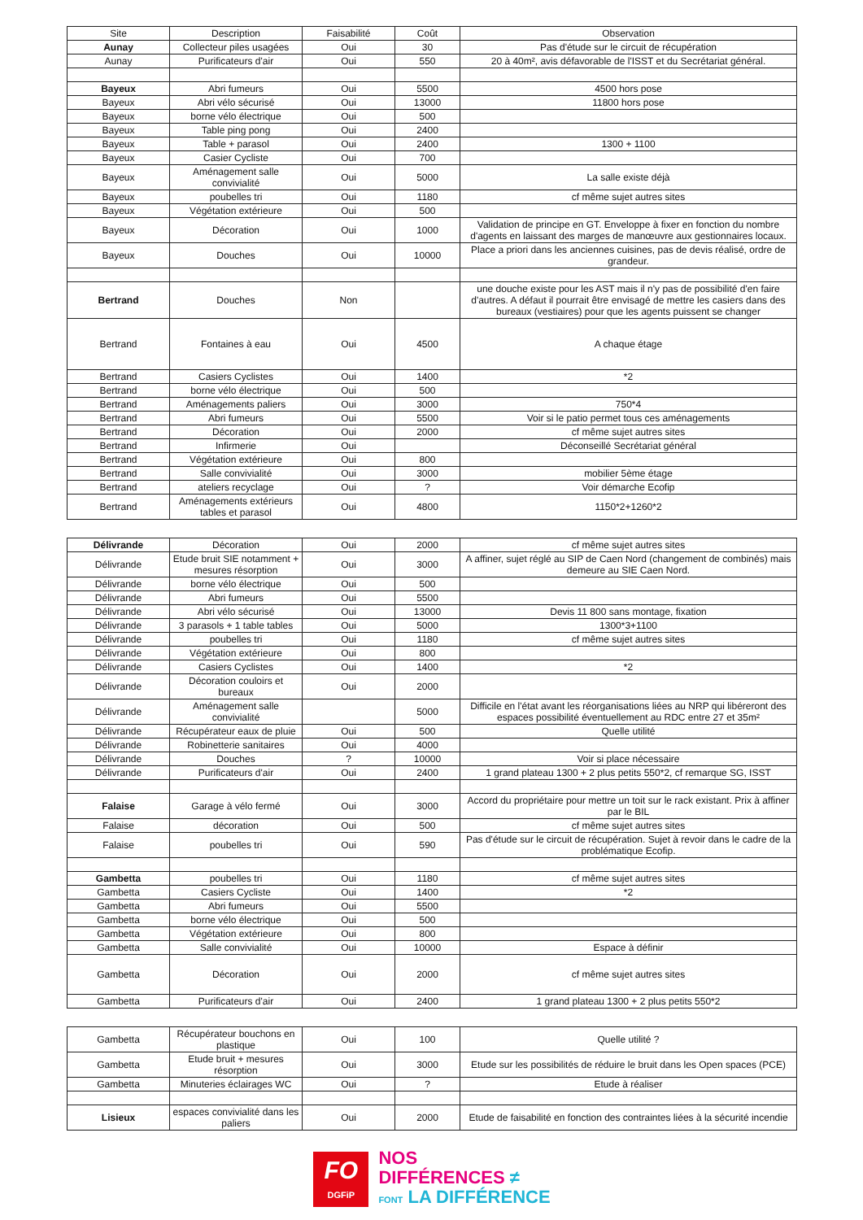| Site | Description | Faisabilité | Coût | Observation |
| --- | --- | --- | --- | --- |
| Aunay | Collecteur piles usagées | Oui | 30 | Pas d'étude sur le circuit de récupération |
| Aunay | Purificateurs d'air | Oui | 550 | 20 à 40m², avis défavorable de l'ISST et du Secrétariat général. |
| Bayeux | Abri fumeurs | Oui | 5500 | 4500 hors pose |
| Bayeux | Abri vélo sécurisé | Oui | 13000 | 11800 hors pose |
| Bayeux | borne vélo électrique | Oui | 500 | |
| Bayeux | Table ping pong | Oui | 2400 | |
| Bayeux | Table + parasol | Oui | 2400 | 1300 + 1100 |
| Bayeux | Casier Cycliste | Oui | 700 | |
| Bayeux | Aménagement salle convivialité | Oui | 5000 | La salle existe déjà |
| Bayeux | poubelles tri | Oui | 1180 | cf même sujet autres sites |
| Bayeux | Végétation extérieure | Oui | 500 | |
| Bayeux | Décoration | Oui | 1000 | Validation de principe en GT. Enveloppe à fixer en fonction du nombre d'agents en laissant des marges de manœuvre aux gestionnaires locaux. |
| Bayeux | Douches | Oui | 10000 | Place a priori dans les anciennes cuisines, pas de devis réalisé, ordre de grandeur. |
| Bertrand | Douches | Non | | une douche existe pour les AST mais il n'y pas de possibilité d'en faire d'autres. A défaut il pourrait être envisagé de mettre les casiers dans des bureaux (vestiaires) pour que les agents puissent se changer |
| Bertrand | Fontaines à eau | Oui | 4500 | A chaque étage |
| Bertrand | Casiers Cyclistes | Oui | 1400 | *2 |
| Bertrand | borne vélo électrique | Oui | 500 | |
| Bertrand | Aménagements paliers | Oui | 3000 | 750*4 |
| Bertrand | Abri fumeurs | Oui | 5500 | Voir si le patio permet tous ces aménagements |
| Bertrand | Décoration | Oui | 2000 | cf même sujet autres sites |
| Bertrand | Infirmerie | Oui | | Déconseillé Secrétariat général |
| Bertrand | Végétation extérieure | Oui | 800 | |
| Bertrand | Salle convivialité | Oui | 3000 | mobilier 5ème étage |
| Bertrand | ateliers recyclage | Oui | ? | Voir démarche Ecofip |
| Bertrand | Aménagements extérieurs tables et parasol | Oui | 4800 | 1150*2+1260*2 |
| Délivrande | Décoration | Oui | 2000 | cf même sujet autres sites |
| Délivrande | Etude bruit SIE notamment + mesures résorption | Oui | 3000 | A affiner, sujet réglé au SIP de Caen Nord (changement de combinés) mais demeure au SIE Caen Nord. |
| Délivrande | borne vélo électrique | Oui | 500 | |
| Délivrande | Abri fumeurs | Oui | 5500 | |
| Délivrande | Abri vélo sécurisé | Oui | 13000 | Devis 11 800 sans montage, fixation |
| Délivrande | 3 parasols + 1 table tables | Oui | 5000 | 1300*3+1100 |
| Délivrande | poubelles tri | Oui | 1180 | cf même sujet autres sites |
| Délivrande | Végétation extérieure | Oui | 800 | |
| Délivrande | Casiers Cyclistes | Oui | 1400 | *2 |
| Délivrande | Décoration couloirs et bureaux | Oui | 2000 | |
| Délivrande | Aménagement salle convivialité | | 5000 | Difficile en l'état avant les réorganisations liées au NRP qui libéreront des espaces possibilité éventuellement au RDC entre 27 et 35m² |
| Délivrande | Récupérateur eaux de pluie | Oui | 500 | Quelle utilité |
| Délivrande | Robinetterie sanitaires | Oui | 4000 | |
| Délivrande | Douches | ? | 10000 | Voir si place nécessaire |
| Délivrande | Purificateurs d'air | Oui | 2400 | 1 grand plateau 1300 + 2 plus petits 550*2, cf remarque SG, ISST |
| Falaise | Garage à vélo fermé | Oui | 3000 | Accord du propriétaire pour mettre un toit sur le rack existant. Prix à affiner par le BIL |
| Falaise | décoration | Oui | 500 | cf même sujet autres sites |
| Falaise | poubelles tri | Oui | 590 | Pas d'étude sur le circuit de récupération. Sujet à revoir dans le cadre de la problématique Ecofip. |
| Gambetta | poubelles tri | Oui | 1180 | cf même sujet autres sites |
| Gambetta | Casiers Cycliste | Oui | 1400 | *2 |
| Gambetta | Abri fumeurs | Oui | 5500 | |
| Gambetta | borne vélo électrique | Oui | 500 | |
| Gambetta | Végétation extérieure | Oui | 800 | |
| Gambetta | Salle convivialité | Oui | 10000 | Espace à définir |
| Gambetta | Décoration | Oui | 2000 | cf même sujet autres sites |
| Gambetta | Purificateurs d'air | Oui | 2400 | 1 grand plateau 1300 + 2 plus petits 550*2 |
| Gambetta | Récupérateur bouchons en plastique | Oui | 100 | Quelle utilité ? |
| Gambetta | Etude bruit + mesures résorption | Oui | 3000 | Etude sur les possibilités de réduire le bruit dans les Open spaces (PCE) |
| Gambetta | Minuteries éclairages WC | Oui | ? | Etude à réaliser |
| Lisieux | espaces convivialité dans les paliers | Oui | 2000 | Etude de faisabilité en fonction des contraintes liées à la sécurité incendie |
FO
DGFiP
NOS
DIFFÉRENCES ≠
FONT LA DIFFÉRENCE